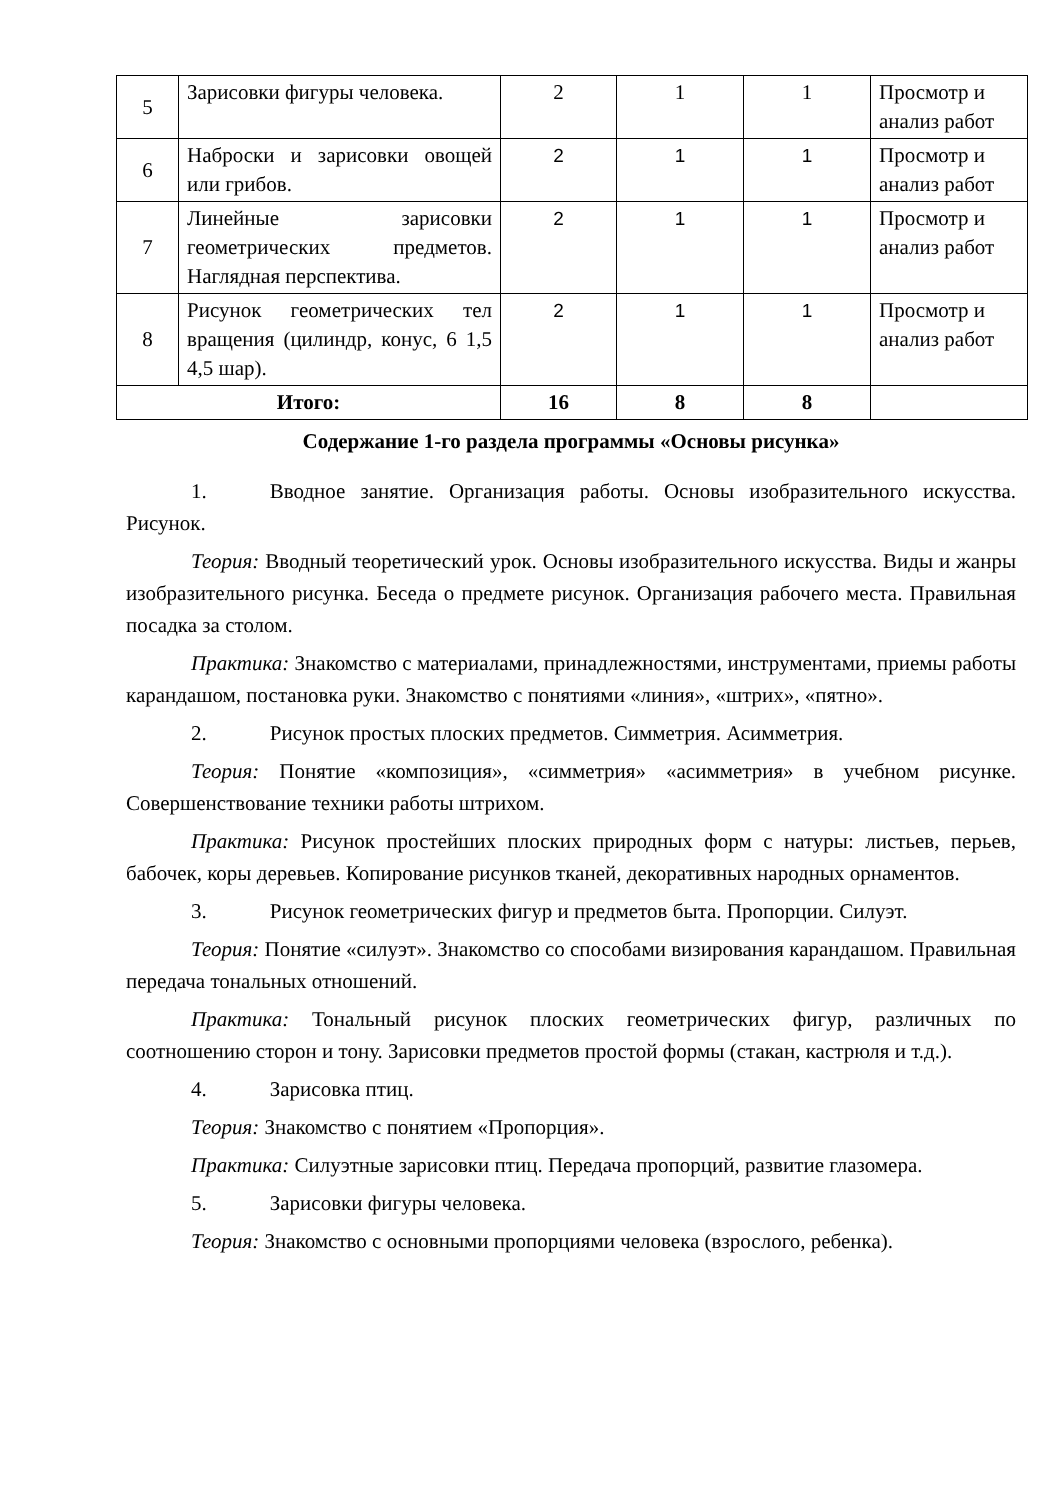| 5 | Зарисовки фигуры человека. | 2 | 1 | 1 | Просмотр и анализ работ |
| 6 | Наброски и зарисовки овощей или грибов. | 2 | 1 | 1 | Просмотр и анализ работ |
| 7 | Линейные зарисовки геометрических предметов. Наглядная перспектива. | 2 | 1 | 1 | Просмотр и анализ работ |
| 8 | Рисунок геометрических тел вращения (цилиндр, конус, 6 1,5 4,5 шар). | 2 | 1 | 1 | Просмотр и анализ работ |
| Итого: | | 16 | 8 | 8 | |
Содержание 1-го раздела программы «Основы рисунка»
1. Вводное занятие. Организация работы. Основы изобразительного искусства. Рисунок.
Теория: Вводный теоретический урок. Основы изобразительного искусства. Виды и жанры изобразительного рисунка. Беседа о предмете рисунок. Организация рабочего места. Правильная посадка за столом.
Практика: Знакомство с материалами, принадлежностями, инструментами, приемы работы карандашом, постановка руки. Знакомство с понятиями «линия», «штрих», «пятно».
2. Рисунок простых плоских предметов. Симметрия. Асимметрия.
Теория: Понятие «композиция», «симметрия» «асимметрия» в учебном рисунке. Совершенствование техники работы штрихом.
Практика: Рисунок простейших плоских природных форм с натуры: листьев, перьев, бабочек, коры деревьев. Копирование рисунков тканей, декоративных народных орнаментов.
3. Рисунок геометрических фигур и предметов быта. Пропорции. Силуэт.
Теория: Понятие «силуэт». Знакомство со способами визирования карандашом. Правильная передача тональных отношений.
Практика: Тональный рисунок плоских геометрических фигур, различных по соотношению сторон и тону. Зарисовки предметов простой формы (стакан, кастрюля и т.д.).
4. Зарисовка птиц.
Теория: Знакомство с понятием «Пропорция».
Практика: Силуэтные зарисовки птиц. Передача пропорций, развитие глазомера.
5. Зарисовки фигуры человека.
Теория: Знакомство с основными пропорциями человека (взрослого, ребенка).